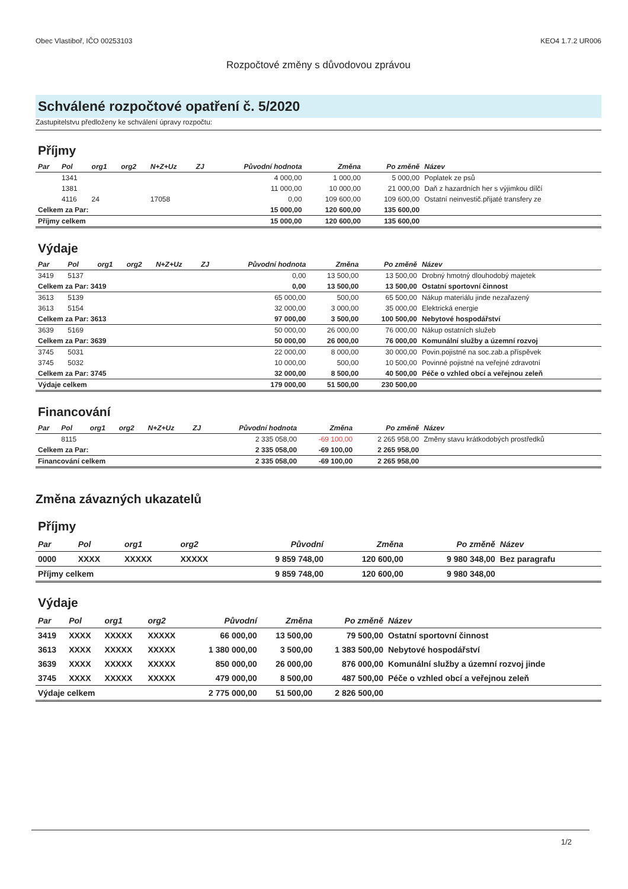Obec Vlastiboř, IČO 00253103 KEO4 1.7.2 UR006
Rozpočtové změny s důvodovou zprávou
Schválené rozpočtové opatření č. 5/2020
Zastupitelstvu předloženy ke schválení úpravy rozpočtu:
Příjmy
| Par | Pol | org1 | org2 | N+Z+Uz | ZJ | Původní hodnota | Změna | Po změně | Název |
| --- | --- | --- | --- | --- | --- | --- | --- | --- | --- |
| | 1341 | | | | | 4 000,00 | 1 000,00 | 5 000,00 | Poplatek ze psů |
| | 1381 | | | | | 11 000,00 | 10 000,00 | 21 000,00 | Daň z hazardních her s výjimkou dílčí |
| | 4116 | 24 | | 17058 | | 0,00 | 109 600,00 | 109 600,00 | Ostatní neinvestič.přijaté transfery ze |
| Celkem za Par: | | | | | | 15 000,00 | 120 600,00 | 135 600,00 | |
| Příjmy celkem | | | | | | 15 000,00 | 120 600,00 | 135 600,00 | |
Výdaje
| Par | Pol | org1 | org2 | N+Z+Uz | ZJ | Původní hodnota | Změna | Po změně | Název |
| --- | --- | --- | --- | --- | --- | --- | --- | --- | --- |
| 3419 | 5137 | | | | | 0,00 | 13 500,00 | 13 500,00 | Drobný hmotný dlouhodobý majetek |
| Celkem za Par: 3419 | | | | | | 0,00 | 13 500,00 | 13 500,00 | Ostatní sportovní činnost |
| 3613 | 5139 | | | | | 65 000,00 | 500,00 | 65 500,00 | Nákup materiálu jinde nezařazený |
| 3613 | 5154 | | | | | 32 000,00 | 3 000,00 | 35 000,00 | Elektrická energie |
| Celkem za Par: 3613 | | | | | | 97 000,00 | 3 500,00 | 100 500,00 | Nebytové hospodářství |
| 3639 | 5169 | | | | | 50 000,00 | 26 000,00 | 76 000,00 | Nákup ostatních služeb |
| Celkem za Par: 3639 | | | | | | 50 000,00 | 26 000,00 | 76 000,00 | Komunální služby a územní rozvoj |
| 3745 | 5031 | | | | | 22 000,00 | 8 000,00 | 30 000,00 | Povin.pojistné na soc.zab.a příspěvek |
| 3745 | 5032 | | | | | 10 000,00 | 500,00 | 10 500,00 | Povinné pojistné na veřejné zdravotní |
| Celkem za Par: 3745 | | | | | | 32 000,00 | 8 500,00 | 40 500,00 | Péče o vzhled obcí a veřejnou zeleň |
| Výdaje celkem | | | | | | 179 000,00 | 51 500,00 | 230 500,00 | |
Financování
| Par | Pol | org1 | org2 | N+Z+Uz | ZJ | Původní hodnota | Změna | Po změně | Název |
| --- | --- | --- | --- | --- | --- | --- | --- | --- | --- |
| | 8115 | | | | | 2 335 058,00 | -69 100,00 | 2 265 958,00 | Změny stavu krátkodobých prostředků |
| Celkem za Par: | | | | | | 2 335 058,00 | -69 100,00 | 2 265 958,00 | |
| Financování celkem | | | | | | 2 335 058,00 | -69 100,00 | 2 265 958,00 | |
Změna závazných ukazatelů
Příjmy
| Par | Pol | org1 | org2 | Původní | Změna | Po změně | Název |
| --- | --- | --- | --- | --- | --- | --- | --- |
| 0000 | XXXX | XXXXX | XXXXX | 9 859 748,00 | 120 600,00 | 9 980 348,00 | Bez paragrafu |
| Příjmy celkem | | | | 9 859 748,00 | 120 600,00 | 9 980 348,00 | |
Výdaje
| Par | Pol | org1 | org2 | Původní | Změna | Po změně | Název |
| --- | --- | --- | --- | --- | --- | --- | --- |
| 3419 | XXXX | XXXXX | XXXXX | 66 000,00 | 13 500,00 | 79 500,00 | Ostatní sportovní činnost |
| 3613 | XXXX | XXXXX | XXXXX | 1 380 000,00 | 3 500,00 | 1 383 500,00 | Nebytové hospodářství |
| 3639 | XXXX | XXXXX | XXXXX | 850 000,00 | 26 000,00 | 876 000,00 | Komunální služby a územní rozvoj jinde |
| 3745 | XXXX | XXXXX | XXXXX | 479 000,00 | 8 500,00 | 487 500,00 | Péče o vzhled obcí a veřejnou zeleň |
| Výdaje celkem | | | | 2 775 000,00 | 51 500,00 | 2 826 500,00 | |
1/2